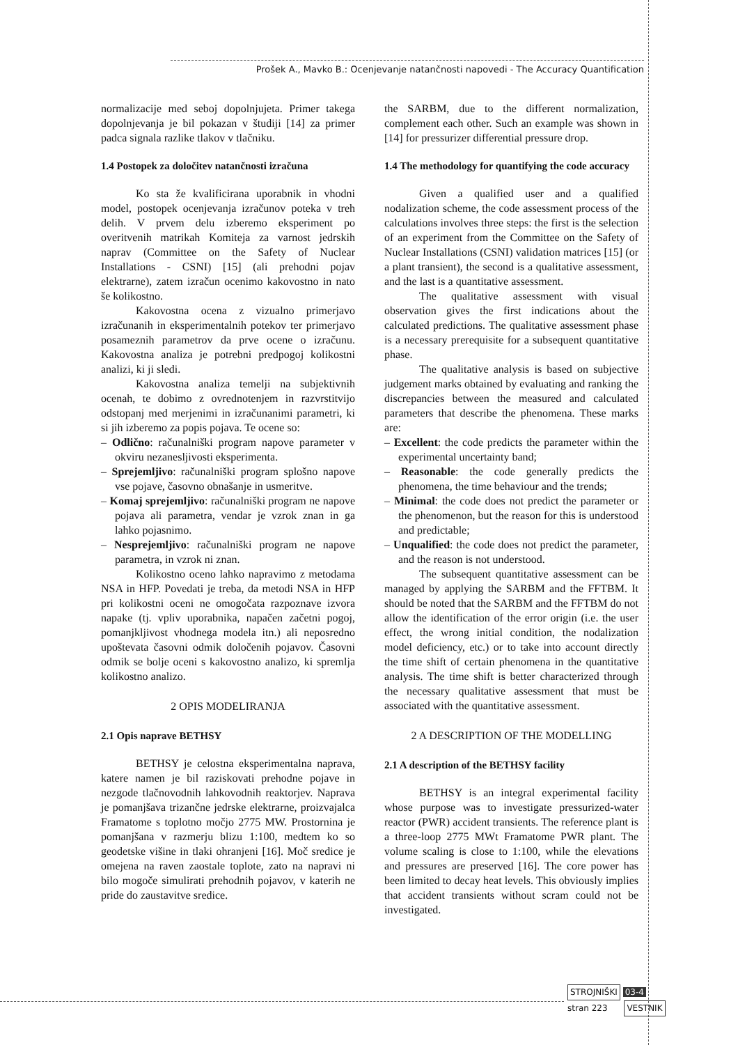Prošek A., Mavko B.: Ocenjevanje natančnosti napovedi - The Accuracy Quantification
normalizacije med seboj dopolnjujeta. Primer takega dopolnjevanja je bil pokazan v študiji [14] za primer padca signala razlike tlakov v tlačniku.
1.4 Postopek za določitev natančnosti izračuna
Ko sta že kvalificirana uporabnik in vhodni model, postopek ocenjevanja izračunov poteka v treh delih. V prvem delu izberemo eksperiment po overitvenih matrikah Komiteja za varnost jedrskih naprav (Committee on the Safety of Nuclear Installations - CSNI) [15] (ali prehodni pojav elektrarne), zatem izračun ocenimo kakovostno in nato še kolikostno.
Kakovostna ocena z vizualno primerjavo izračunanih in eksperimentalnih potekov ter primerjavo posameznih parametrov da prve ocene o izračunu. Kakovostna analiza je potrebni predpogoj kolikostni analizi, ki ji sledi.
Kakovostna analiza temelji na subjektivnih ocenah, te dobimo z ovrednotenjem in razvrstitvijo odstopanj med merjenimi in izračunanimi parametri, ki si jih izberemo za popis pojava. Te ocene so:
– Odlično: računalniški program napove parameter v okviru nezanesljivosti eksperimenta.
– Sprejemljivo: računalniški program splošno napove vse pojave, časovno obnašanje in usmeritve.
– Komaj sprejemljivo: računalniški program ne napove pojava ali parametra, vendar je vzrok znan in ga lahko pojasnimo.
– Nesprejemljivo: računalniški program ne napove parametra, in vzrok ni znan.
Kolikostno oceno lahko napravimo z metodama NSA in HFP. Povedati je treba, da metodi NSA in HFP pri kolikostni oceni ne omogočata razpoznave izvora napake (tj. vpliv uporabnika, napačen začetni pogoj, pomanjkljivost vhodnega modela itn.) ali neposredno upoštevata časovni odmik določenih pojavov. Časovni odmik se bolje oceni s kakovostno analizo, ki spremlja kolikostno analizo.
2 OPIS MODELIRANJA
2.1 Opis naprave BETHSY
BETHSY je celostna eksperimentalna naprava, katere namen je bil raziskovati prehodne pojave in nezgode tlačnovodnih lahkovodnih reaktorjev. Naprava je pomanjšava trizančne jedrske elektrarne, proizvajalca Framatome s toplotno močjo 2775 MW. Prostornina je pomanjšana v razmerju blizu 1:100, medtem ko so geodetske višine in tlaki ohranjeni [16]. Moč sredice je omejena na raven zaostale toplote, zato na napravi ni bilo mogoče simulirati prehodnih pojavov, v katerih ne pride do zaustavitve sredice.
the SARBM, due to the different normalization, complement each other. Such an example was shown in [14] for pressurizer differential pressure drop.
1.4 The methodology for quantifying the code accuracy
Given a qualified user and a qualified nodalization scheme, the code assessment process of the calculations involves three steps: the first is the selection of an experiment from the Committee on the Safety of Nuclear Installations (CSNI) validation matrices [15] (or a plant transient), the second is a qualitative assessment, and the last is a quantitative assessment.
The qualitative assessment with visual observation gives the first indications about the calculated predictions. The qualitative assessment phase is a necessary prerequisite for a subsequent quantitative phase.
The qualitative analysis is based on subjective judgement marks obtained by evaluating and ranking the discrepancies between the measured and calculated parameters that describe the phenomena. These marks are:
– Excellent: the code predicts the parameter within the experimental uncertainty band;
– Reasonable: the code generally predicts the phenomena, the time behaviour and the trends;
– Minimal: the code does not predict the parameter or the phenomenon, but the reason for this is understood and predictable;
– Unqualified: the code does not predict the parameter, and the reason is not understood.
The subsequent quantitative assessment can be managed by applying the SARBM and the FFTBM. It should be noted that the SARBM and the FFTBM do not allow the identification of the error origin (i.e. the user effect, the wrong initial condition, the nodalization model deficiency, etc.) or to take into account directly the time shift of certain phenomena in the quantitative analysis. The time shift is better characterized through the necessary qualitative assessment that must be associated with the quantitative assessment.
2 A DESCRIPTION OF THE MODELLING
2.1 A description of the BETHSY facility
BETHSY is an integral experimental facility whose purpose was to investigate pressurized-water reactor (PWR) accident transients. The reference plant is a three-loop 2775 MWt Framatome PWR plant. The volume scaling is close to 1:100, while the elevations and pressures are preserved [16]. The core power has been limited to decay heat levels. This obviously implies that accident transients without scram could not be investigated.
STROJNIŠKI 03-4
stran 223 VESTNIK